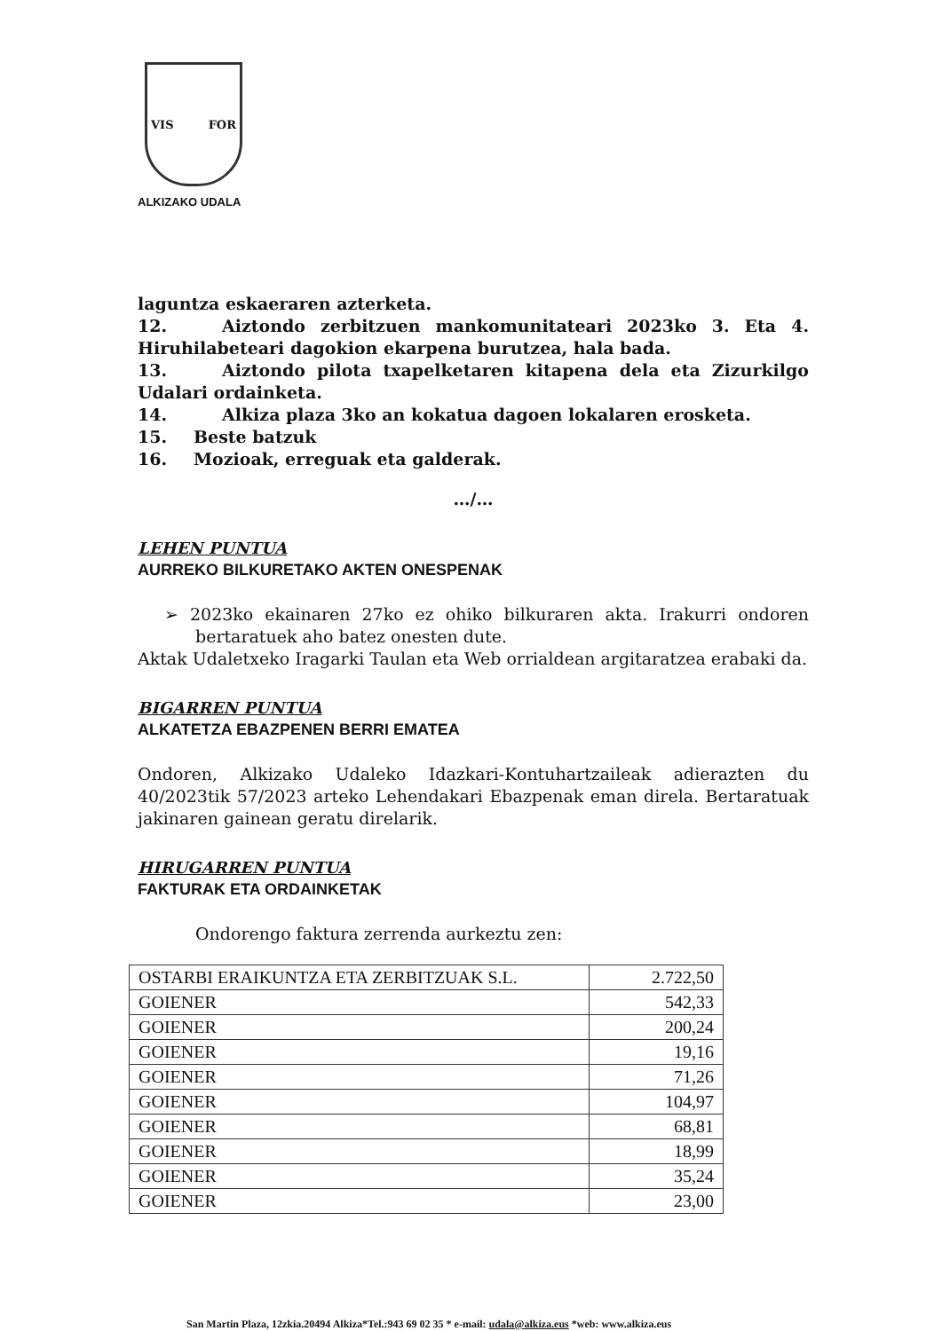VIS FOR
ALKIZAKO UDALA
laguntza eskaeraren azterketa.
12. Aiztondo zerbitzuen mankomunitateari 2023ko 3. Eta 4. Hiruhilabeteari dagokion ekarpena burutzea, hala bada.
13. Aiztondo pilota txapelketaren kitapena dela eta Zizurkilgo Udalari ordainketa.
14. Alkiza plaza 3ko an kokatua dagoen lokalaren erosketa.
15. Beste batzuk
16. Mozioak, erreguak eta galderak.
…/…
LEHEN PUNTUA
AURREKO BILKURETAKO AKTEN ONESPENAK
➢ 2023ko ekainaren 27ko ez ohiko bilkuraren akta. Irakurri ondoren bertaratuek aho batez onesten dute.
Aktak Udaletxeko Iragarki Taulan eta Web orrialdean argitaratzea erabaki da.
BIGARREN PUNTUA
ALKATETZA EBAZPENEN BERRI EMATEA
Ondoren, Alkizako Udaleko Idazkari-Kontuhartzaileak adierazten du 40/2023tik 57/2023 arteko Lehendakari Ebazpenak eman direla. Bertaratuak jakinaren gainean geratu direlarik.
HIRUGARREN PUNTUA
FAKTURAK ETA ORDAINKETAK
Ondorengo faktura zerrenda aurkeztu zen:
| OSTARBI ERAIKUNTZA ETA ZERBITZUAK S.L. | 2.722,50 |
| GOIENER | 542,33 |
| GOIENER | 200,24 |
| GOIENER | 19,16 |
| GOIENER | 71,26 |
| GOIENER | 104,97 |
| GOIENER | 68,81 |
| GOIENER | 18,99 |
| GOIENER | 35,24 |
| GOIENER | 23,00 |
San Martin Plaza, 12zkia.20494 Alkiza*Tel.:943 69 02 35 * e-mail: udala@alkiza.eus *web: www.alkiza.eus